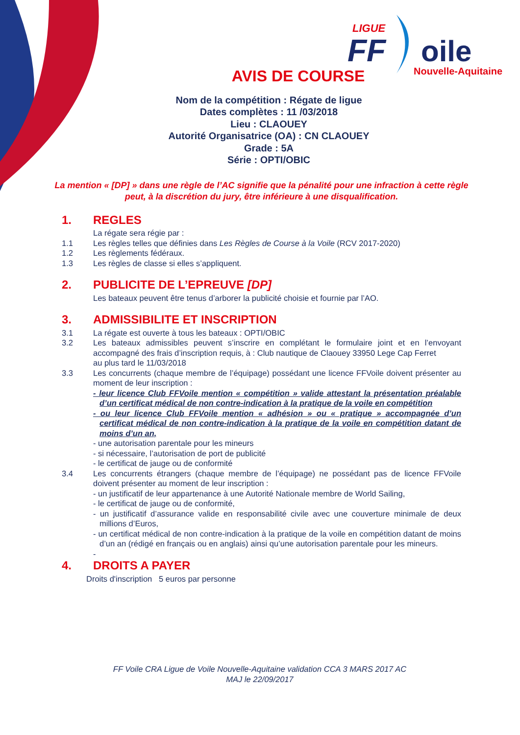LIGUE
FF
oile
Nouvelle-Aquitaine
AVIS DE COURSE
Nom de la compétition : Régate de ligue
Dates complètes : 11 /03/2018
Lieu : CLAOUEY
Autorité Organisatrice (OA) : CN CLAOUEY
Grade : 5A
Série : OPTI/OBIC
La mention « [DP] » dans une règle de l’AC signifie que la pénalité pour une infraction à cette règle peut, à la discrétion du jury, être inférieure à une disqualification.
1. REGLES
La régate sera régie par :
1.1 Les règles telles que définies dans Les Règles de Course à la Voile (RCV 2017-2020)
1.2 Les règlements fédéraux.
1.3 Les règles de classe si elles s’appliquent.
2. PUBLICITE DE L’EPREUVE [DP]
Les bateaux peuvent être tenus d’arborer la publicité choisie et fournie par l’AO.
3. ADMISSIBILITE ET INSCRIPTION
3.1 La régate est ouverte à tous les bateaux : OPTI/OBIC
3.2 Les bateaux admissibles peuvent s’inscrire en complétant le formulaire joint et en l’envoyant accompagné des frais d’inscription requis, à : Club nautique de Claouey 33950 Lege Cap Ferret
au plus tard le 11/03/2018
3.3 Les concurrents (chaque membre de l’équipage) possédant une licence FFVoile doivent présenter au moment de leur inscription :
- leur licence Club FFVoile mention « compétition » valide attestant la présentation préalable d’un certificat médical de non contre-indication à la pratique de la voile en compétition
- ou leur licence Club FFVoile mention « adhésion » ou « pratique » accompagnée d’un certificat médical de non contre-indication à la pratique de la voile en compétition datant de moins d’un an,
- une autorisation parentale pour les mineurs
- si nécessaire, l’autorisation de port de publicité
- le certificat de jauge ou de conformité
3.4 Les concurrents étrangers (chaque membre de l’équipage) ne possédant pas de licence FFVoile doivent présenter au moment de leur inscription :
- un justificatif de leur appartenance à une Autorité Nationale membre de World Sailing,
- le certificat de jauge ou de conformité,
- un justificatif d’assurance valide en responsabilité civile avec une couverture minimale de deux millions d’Euros,
- un certificat médical de non contre-indication à la pratique de la voile en compétition datant de moins d’un an (rédigé en français ou en anglais) ainsi qu’une autorisation parentale pour les mineurs.
-
4. DROITS A PAYER
Droits d'inscription 5 euros par personne
FF Voile CRA Ligue de Voile Nouvelle-Aquitaine validation CCA 3 MARS 2017 AC
MAJ le 22/09/2017